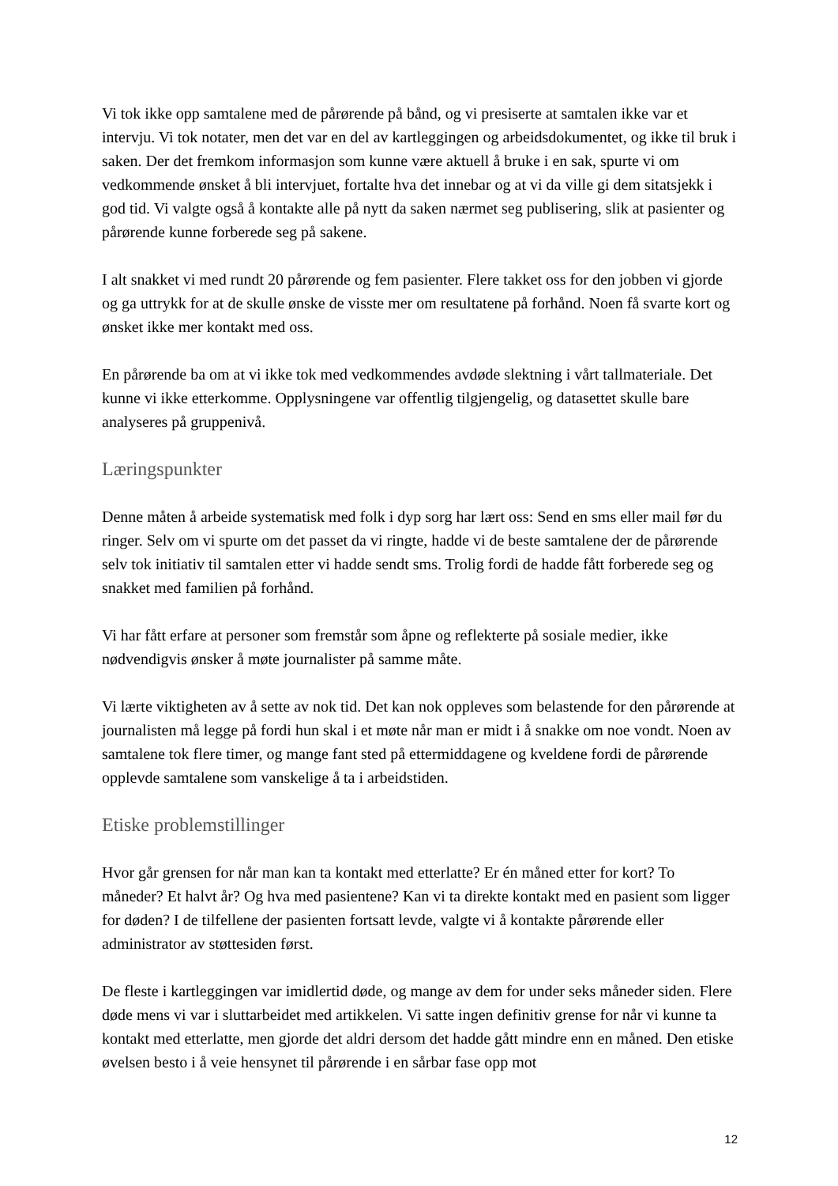Vi tok ikke opp samtalene med de pårørende på bånd, og vi presiserte at samtalen ikke var et intervju. Vi tok notater, men det var en del av kartleggingen og arbeidsdokumentet, og ikke til bruk i saken. Der det fremkom informasjon som kunne være aktuell å bruke i en sak, spurte vi om vedkommende ønsket å bli intervjuet, fortalte hva det innebar og at vi da ville gi dem sitatsjekk i god tid. Vi valgte også å kontakte alle på nytt da saken nærmet seg publisering, slik at pasienter og pårørende kunne forberede seg på sakene.
I alt snakket vi med rundt 20 pårørende og fem pasienter. Flere takket oss for den jobben vi gjorde og ga uttrykk for at de skulle ønske de visste mer om resultatene på forhånd. Noen få svarte kort og ønsket ikke mer kontakt med oss.
En pårørende ba om at vi ikke tok med vedkommendes avdøde slektning i vårt tallmateriale. Det kunne vi ikke etterkomme. Opplysningene var offentlig tilgjengelig, og datasettet skulle bare analyseres på gruppenivå.
Læringspunkter
Denne måten å arbeide systematisk med folk i dyp sorg har lært oss: Send en sms eller mail før du ringer. Selv om vi spurte om det passet da vi ringte, hadde vi de beste samtalene der de pårørende selv tok initiativ til samtalen etter vi hadde sendt sms. Trolig fordi de hadde fått forberede seg og snakket med familien på forhånd.
Vi har fått erfare at personer som fremstår som åpne og reflekterte på sosiale medier, ikke nødvendigvis ønsker å møte journalister på samme måte.
Vi lærte viktigheten av å sette av nok tid. Det kan nok oppleves som belastende for den pårørende at journalisten må legge på fordi hun skal i et møte når man er midt i å snakke om noe vondt. Noen av samtalene tok flere timer, og mange fant sted på ettermiddagene og kveldene fordi de pårørende opplevde samtalene som vanskelige å ta i arbeidstiden.
Etiske problemstillinger
Hvor går grensen for når man kan ta kontakt med etterlatte? Er én måned etter for kort? To måneder? Et halvt år? Og hva med pasientene? Kan vi ta direkte kontakt med en pasient som ligger for døden? I de tilfellene der pasienten fortsatt levde, valgte vi å kontakte pårørende eller administrator av støttesiden først.
De fleste i kartleggingen var imidlertid døde, og mange av dem for under seks måneder siden. Flere døde mens vi var i sluttarbeidet med artikkelen. Vi satte ingen definitiv grense for når vi kunne ta kontakt med etterlatte, men gjorde det aldri dersom det hadde gått mindre enn en måned. Den etiske øvelsen besto i å veie hensynet til pårørende i en sårbar fase opp mot
12